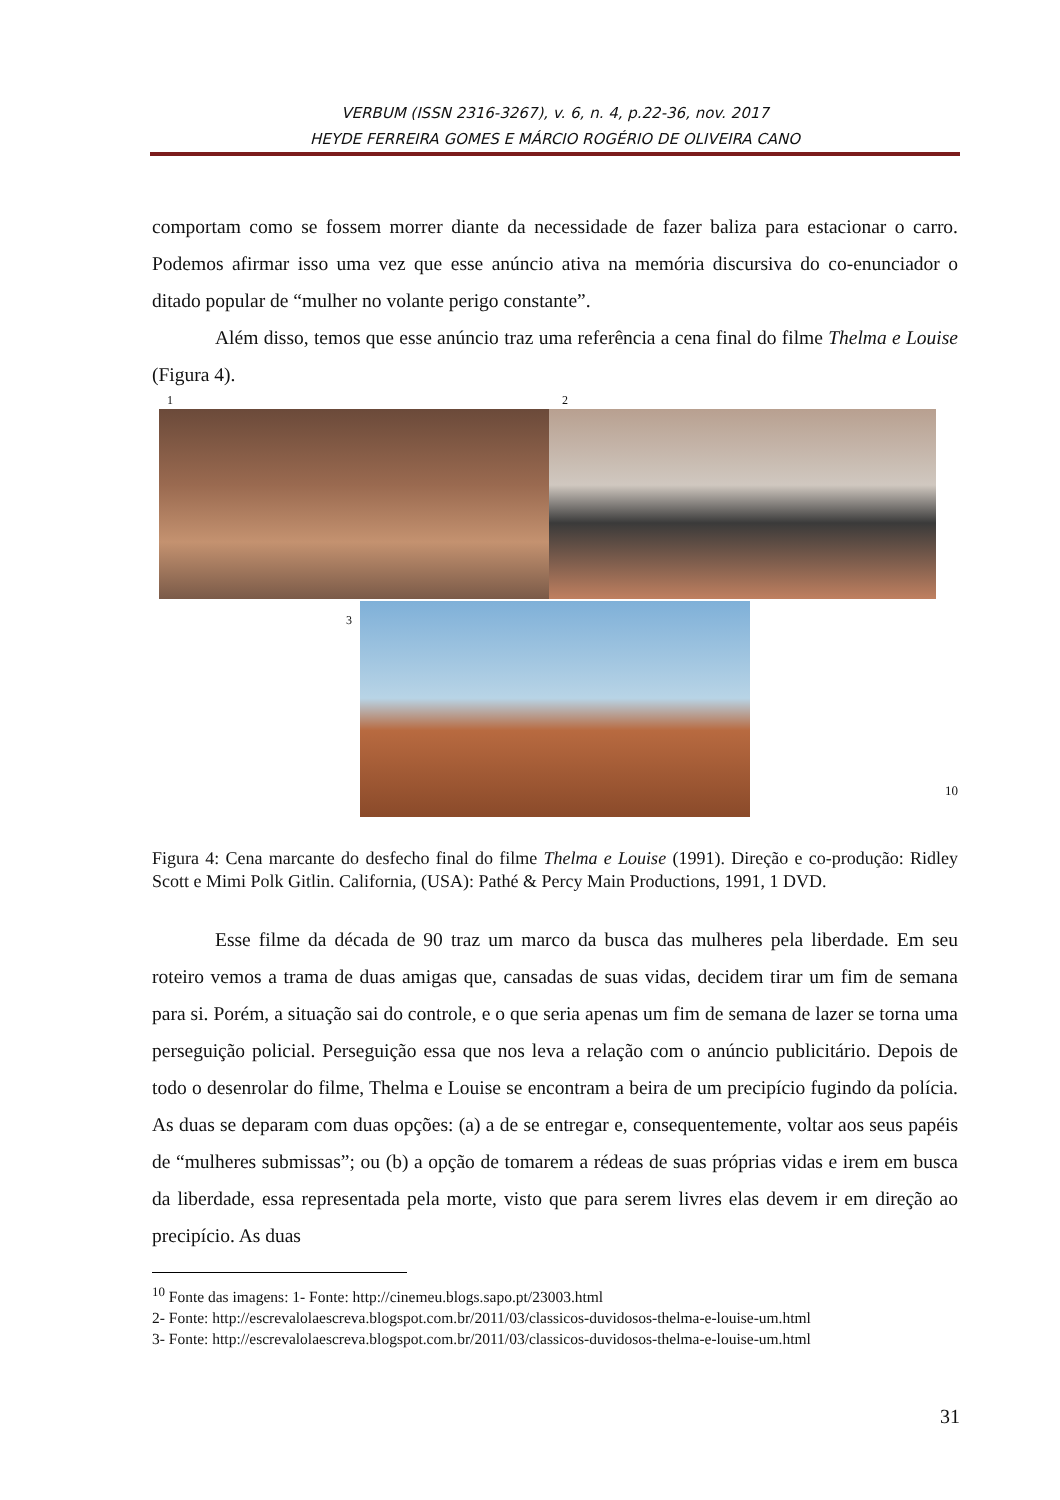VERBUM (ISSN 2316-3267), v. 6, n. 4, p.22-36, nov. 2017
HEYDE FERREIRA GOMES E MÁRCIO ROGÉRIO DE OLIVEIRA CANO
comportam como se fossem morrer diante da necessidade de fazer baliza para estacionar o carro. Podemos afirmar isso uma vez que esse anúncio ativa na memória discursiva do co-enunciador o ditado popular de “mulher no volante perigo constante”.
Além disso, temos que esse anúncio traz uma referência a cena final do filme Thelma e Louise (Figura 4).
1 2
3
10
Figura 4: Cena marcante do desfecho final do filme Thelma e Louise (1991). Direção e co-produção: Ridley Scott e Mimi Polk Gitlin. California, (USA): Pathé & Percy Main Productions, 1991, 1 DVD.
Esse filme da década de 90 traz um marco da busca das mulheres pela liberdade. Em seu roteiro vemos a trama de duas amigas que, cansadas de suas vidas, decidem tirar um fim de semana para si. Porém, a situação sai do controle, e o que seria apenas um fim de semana de lazer se torna uma perseguição policial. Perseguição essa que nos leva a relação com o anúncio publicitário. Depois de todo o desenrolar do filme, Thelma e Louise se encontram a beira de um precipício fugindo da polícia. As duas se deparam com duas opções: (a) a de se entregar e, consequentemente, voltar aos seus papéis de “mulheres submissas”; ou (b) a opção de tomarem a rédeas de suas próprias vidas e irem em busca da liberdade, essa representada pela morte, visto que para serem livres elas devem ir em direção ao precipício. As duas
<sup>10</sup> Fonte das imagens: 1- Fonte: http://cinemeu.blogs.sapo.pt/23003.html
2- Fonte: http://escrevalolaescreva.blogspot.com.br/2011/03/classicos-duvidosos-thelma-e-louise-um.html
3- Fonte: http://escrevalolaescreva.blogspot.com.br/2011/03/classicos-duvidosos-thelma-e-louise-um.html
31